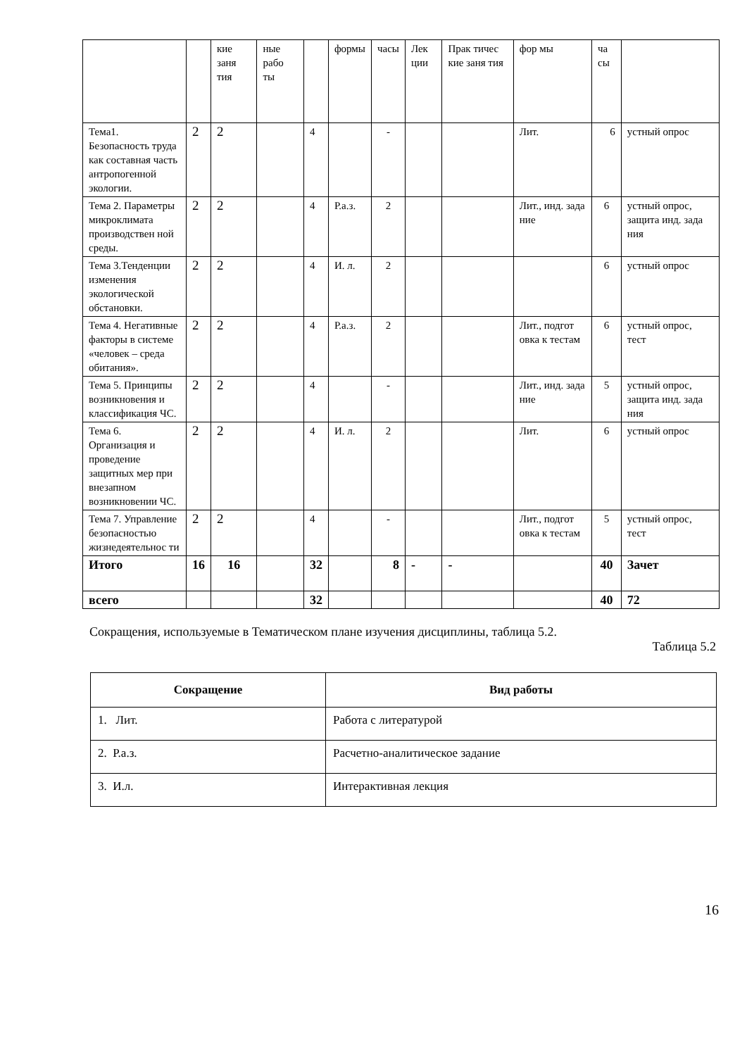| | | кие заня тия | ные рабо ты | | формы | часы | Лек ции | Прак тичес кие заня тия | фор мы | ча сы | |
| Тема1. Безопасность труда как составная часть антропогенной экологии. | 2 | 2 | | 4 | | - | | | Лит. | 6 | устный опрос |
| Тема 2. Параметры микроклимата производствен ной среды. | 2 | 2 | | 4 | Р.а.з. | 2 | | | Лит., инд. зада ние | 6 | устный опрос, защита инд. зада ния |
| Тема 3.Тенденции изменения экологической обстановки. | 2 | 2 | | 4 | И. л. | 2 | | | | 6 | устный опрос |
| Тема 4. Негативные факторы в системе «человек – среда обитания». | 2 | 2 | | 4 | Р.а.з. | 2 | | | Лит., подгот овка к тестам | 6 | устный опрос, тест |
| Тема 5. Принципы возникновения и классификация ЧС. | 2 | 2 | | 4 | | - | | | Лит., инд. зада ние | 5 | устный опрос, защита инд. зада ния |
| Тема 6. Организация и проведение защитных мер при внезапном возникновении ЧС. | 2 | 2 | | 4 | И. л. | 2 | | | Лит. | 6 | устный опрос |
| Тема 7. Управление безопасностью жизнедеятельнос ти | 2 | 2 | | 4 | | - | | | Лит., подгот овка к тестам | 5 | устный опрос, тест |
| Итого | 16 | 16 | | 32 | | 8 | - | - | | 40 | Зачет |
| всего | | | | 32 | | | | | | 40 | 72 |
Сокращения, используемые в Тематическом плане изучения дисциплины, таблица 5.2.
Таблица 5.2
| Сокращение | Вид работы |
| --- | --- |
| 1. Лит. | Работа с литературой |
| 2. Р.а.з. | Расчетно-аналитическое задание |
| 3. И.л. | Интерактивная лекция |
16